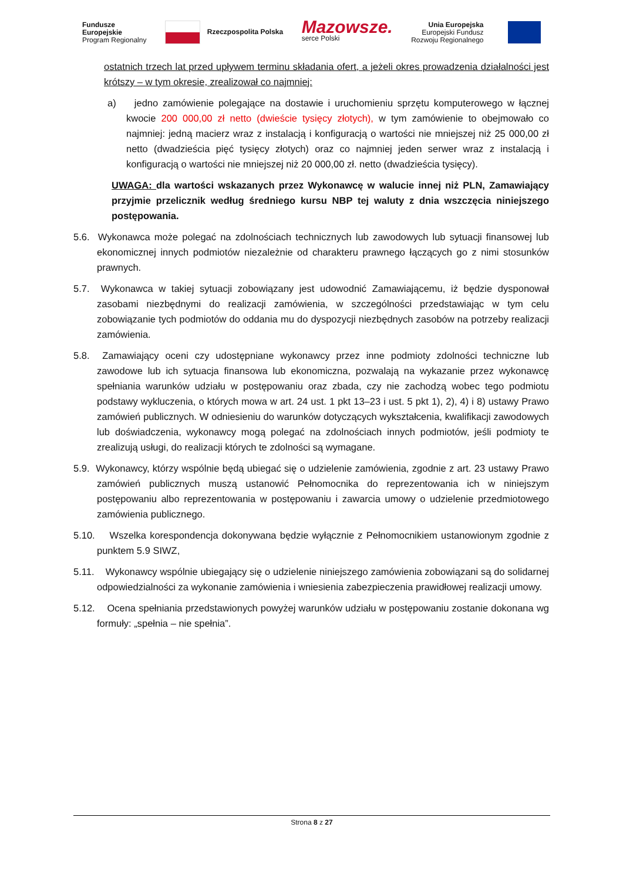Fundusze
Europejskie
Program Regionalny
Rzeczpospolita Polska
Mazowsze.
serce Polski
Unia Europejska
Europejski Fundusz
Rozwoju Regionalnego
ostatnich trzech lat przed upływem terminu składania ofert, a jeżeli okres prowadzenia działalności jest krótszy – w tym okresie, zrealizował co najmniej:
a) jedno zamówienie polegające na dostawie i uruchomieniu sprzętu komputerowego w łącznej kwocie 200 000,00 zł netto (dwieście tysięcy złotych), w tym zamówienie to obejmowało co najmniej: jedną macierz wraz z instalacją i konfiguracją o wartości nie mniejszej niż 25 000,00 zł netto (dwadzieścia pięć tysięcy złotych) oraz co najmniej jeden serwer wraz z instalacją i konfiguracją o wartości nie mniejszej niż 20 000,00 zł. netto (dwadzieścia tysięcy).
UWAGA: dla wartości wskazanych przez Wykonawcę w walucie innej niż PLN, Zamawiający przyjmie przelicznik według średniego kursu NBP tej waluty z dnia wszczęcia niniejszego postępowania.
5.6. Wykonawca może polegać na zdolnościach technicznych lub zawodowych lub sytuacji finansowej lub ekonomicznej innych podmiotów niezależnie od charakteru prawnego łączących go z nimi stosunków prawnych.
5.7. Wykonawca w takiej sytuacji zobowiązany jest udowodnić Zamawiającemu, iż będzie dysponował zasobami niezbędnymi do realizacji zamówienia, w szczególności przedstawiając w tym celu zobowiązanie tych podmiotów do oddania mu do dyspozycji niezbędnych zasobów na potrzeby realizacji zamówienia.
5.8. Zamawiający oceni czy udostępniane wykonawcy przez inne podmioty zdolności techniczne lub zawodowe lub ich sytuacja finansowa lub ekonomiczna, pozwalają na wykazanie przez wykonawcę spełniania warunków udziału w postępowaniu oraz zbada, czy nie zachodzą wobec tego podmiotu podstawy wykluczenia, o których mowa w art. 24 ust. 1 pkt 13–23 i ust. 5 pkt 1), 2), 4) i 8) ustawy Prawo zamówień publicznych. W odniesieniu do warunków dotyczących wykształcenia, kwalifikacji zawodowych lub doświadczenia, wykonawcy mogą polegać na zdolnościach innych podmiotów, jeśli podmioty te zrealizują usługi, do realizacji których te zdolności są wymagane.
5.9. Wykonawcy, którzy wspólnie będą ubiegać się o udzielenie zamówienia, zgodnie z art. 23 ustawy Prawo zamówień publicznych muszą ustanowić Pełnomocnika do reprezentowania ich w niniejszym postępowaniu albo reprezentowania w postępowaniu i zawarcia umowy o udzielenie przedmiotowego zamówienia publicznego.
5.10. Wszelka korespondencja dokonywana będzie wyłącznie z Pełnomocnikiem ustanowionym zgodnie z punktem 5.9 SIWZ,
5.11. Wykonawcy wspólnie ubiegający się o udzielenie niniejszego zamówienia zobowiązani są do solidarnej odpowiedzialności za wykonanie zamówienia i wniesienia zabezpieczenia prawidłowej realizacji umowy.
5.12. Ocena spełniania przedstawionych powyżej warunków udziału w postępowaniu zostanie dokonana wg formuły: „spełnia – nie spełnia”.
Strona 8 z 27